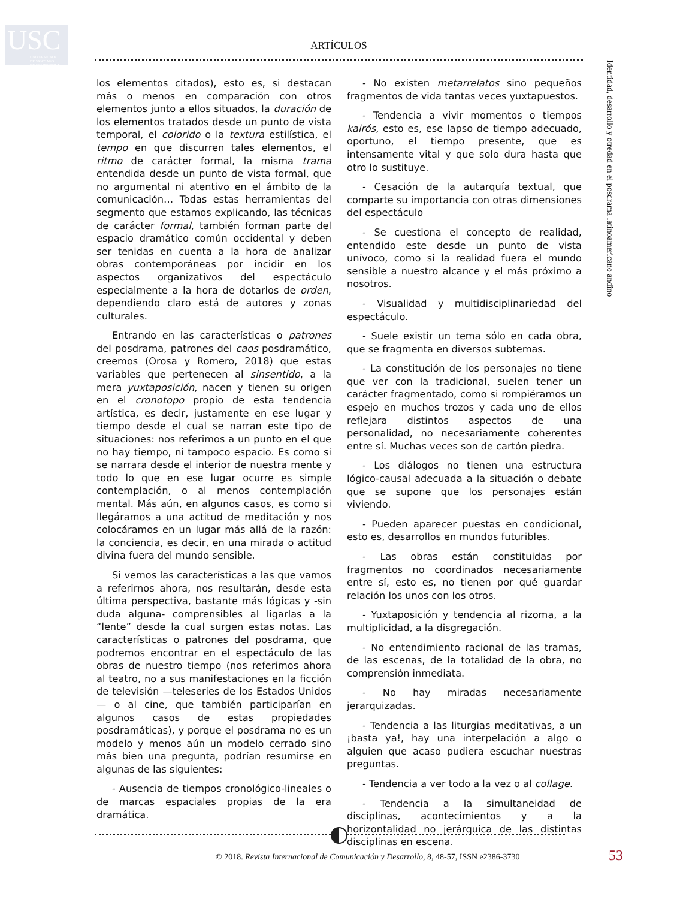USC
UNIVERSIDADE
DE SANTIAGO
DE COMPOSTELA
ARTÍCULOS
Identidad, desarrollo y otredad en el posdrama latinoamericano andino
los elementos citados), esto es, si destacan más o menos en comparación con otros elementos junto a ellos situados, la duración de los elementos tratados desde un punto de vista temporal, el colorido o la textura estilística, el tempo en que discurren tales elementos, el ritmo de carácter formal, la misma trama entendida desde un punto de vista formal, que no argumental ni atentivo en el ámbito de la comunicación… Todas estas herramientas del segmento que estamos explicando, las técnicas de carácter formal, también forman parte del espacio dramático común occidental y deben ser tenidas en cuenta a la hora de analizar obras contemporáneas por incidir en los aspectos organizativos del espectáculo especialmente a la hora de dotarlos de orden, dependiendo claro está de autores y zonas culturales.
Entrando en las características o patrones del posdrama, patrones del caos posdramático, creemos (Orosa y Romero, 2018) que estas variables que pertenecen al sinsentido, a la mera yuxtaposición, nacen y tienen su origen en el cronotopo propio de esta tendencia artística, es decir, justamente en ese lugar y tiempo desde el cual se narran este tipo de situaciones: nos referimos a un punto en el que no hay tiempo, ni tampoco espacio. Es como si se narrara desde el interior de nuestra mente y todo lo que en ese lugar ocurre es simple contemplación, o al menos contemplación mental. Más aún, en algunos casos, es como si llegáramos a una actitud de meditación y nos colocáramos en un lugar más allá de la razón: la conciencia, es decir, en una mirada o actitud divina fuera del mundo sensible.
Si vemos las características a las que vamos a referirnos ahora, nos resultarán, desde esta última perspectiva, bastante más lógicas y -sin duda alguna- comprensibles al ligarlas a la “lente” desde la cual surgen estas notas. Las características o patrones del posdrama, que podremos encontrar en el espectáculo de las obras de nuestro tiempo (nos referimos ahora al teatro, no a sus manifestaciones en la ficción de televisión —teleseries de los Estados Unidos— o al cine, que también participarían en algunos casos de estas propiedades posdramáticas), y porque el posdrama no es un modelo y menos aún un modelo cerrado sino más bien una pregunta, podrían resumirse en algunas de las siguientes:
- Ausencia de tiempos cronológico-lineales o de marcas espaciales propias de la era dramática.
- No existen metarrelatos sino pequeños fragmentos de vida tantas veces yuxtapuestos.
- Tendencia a vivir momentos o tiempos kairós, esto es, ese lapso de tiempo adecuado, oportuno, el tiempo presente, que es intensamente vital y que solo dura hasta que otro lo sustituye.
- Cesación de la autarquía textual, que comparte su importancia con otras dimensiones del espectáculo
- Se cuestiona el concepto de realidad, entendido este desde un punto de vista unívoco, como si la realidad fuera el mundo sensible a nuestro alcance y el más próximo a nosotros.
- Visualidad y multidisciplinariedad del espectáculo.
- Suele existir un tema sólo en cada obra, que se fragmenta en diversos subtemas.
- La constitución de los personajes no tiene que ver con la tradicional, suelen tener un carácter fragmentado, como si rompiéramos un espejo en muchos trozos y cada uno de ellos reflejara distintos aspectos de una personalidad, no necesariamente coherentes entre sí. Muchas veces son de cartón piedra.
- Los diálogos no tienen una estructura lógico-causal adecuada a la situación o debate que se supone que los personajes están viviendo.
- Pueden aparecer puestas en condicional, esto es, desarrollos en mundos futuribles.
- Las obras están constituidas por fragmentos no coordinados necesariamente entre sí, esto es, no tienen por qué guardar relación los unos con los otros.
- Yuxtaposición y tendencia al rizoma, a la multiplicidad, a la disgregación.
- No entendimiento racional de las tramas, de las escenas, de la totalidad de la obra, no comprensión inmediata.
- No hay miradas necesariamente jerarquizadas.
- Tendencia a las liturgias meditativas, a un ¡basta ya!, hay una interpelación a algo o alguien que acaso pudiera escuchar nuestras preguntas.
- Tendencia a ver todo a la vez o al collage.
- Tendencia a la simultaneidad de disciplinas, acontecimientos y a la horizontalidad no jerárquica de las distintas disciplinas en escena.
© 2018. Revista Internacional de Comunicación y Desarrollo, 8, 48-57, ISSN e2386-3730
53